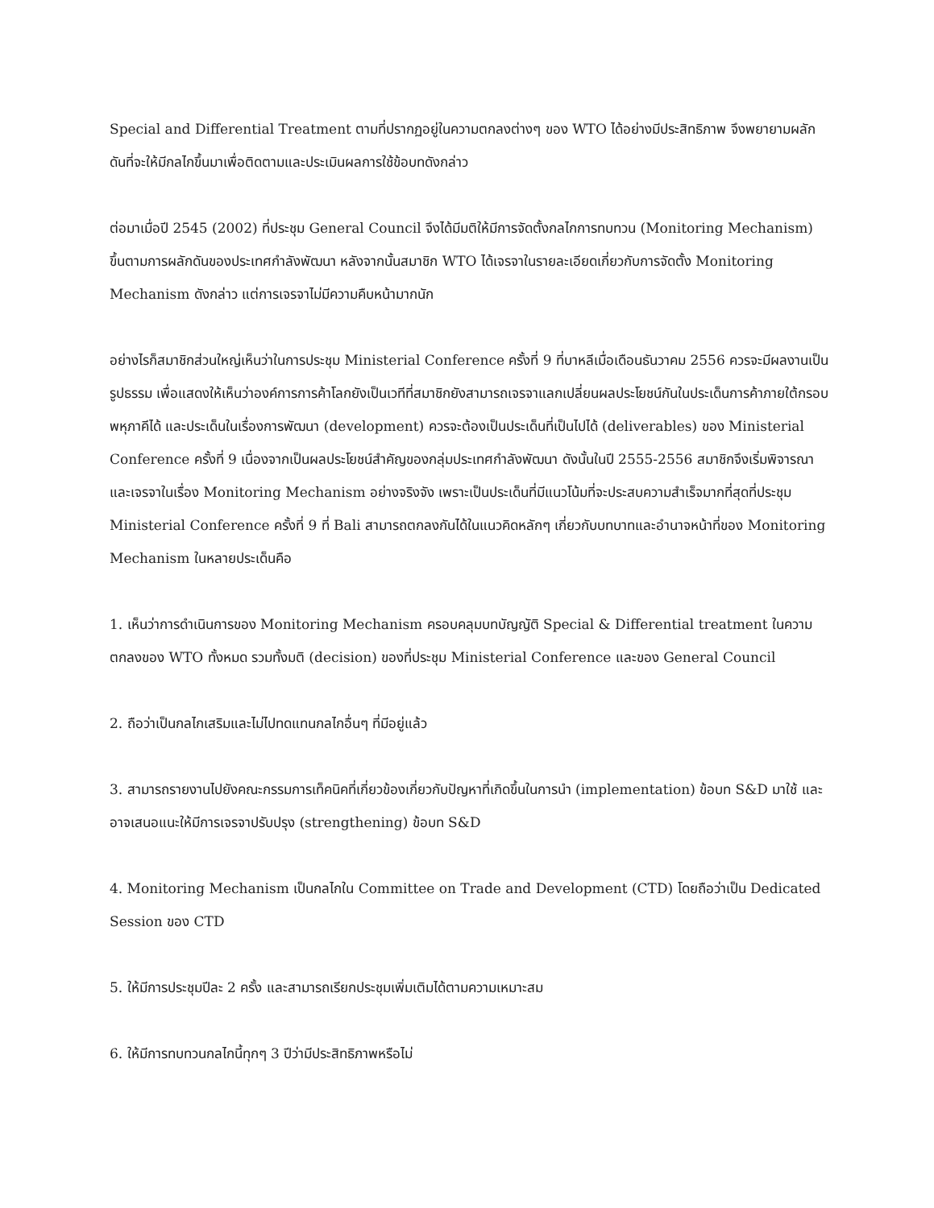Special and Differential Treatment ตามที่ปรากฏอยู่ในความตกลงต่างๆ ของ WTO ได้อย่างมีประสิทธิภาพ จึงพยายามผลักดันที่จะให้มีกลไกขึ้นมาเพื่อติดตามและประเมินผลการใช้ข้อบทดังกล่าว
ต่อมาเมื่อปี 2545 (2002) ที่ประชุม General Council จึงได้มีมติให้มีการจัดตั้งกลไกการทบทวน (Monitoring Mechanism) ขึ้นตามการผลักดันของประเทศกำลังพัฒนา หลังจากนั้นสมาชิก WTO ได้เจรจาในรายละเอียดเกี่ยวกับการจัดตั้ง Monitoring Mechanism ดังกล่าว แต่การเจรจาไม่มีความคืบหน้ามากนัก
อย่างไรก็สมาชิกส่วนใหญ่เห็นว่าในการประชุม Ministerial Conference ครั้งที่ 9 ที่บาหลีเมื่อเดือนธันวาคม 2556 ควรจะมีผลงานเป็นรูปธรรม เพื่อแสดงให้เห็นว่าองค์การการค้าโลกยังเป็นเวทีที่สมาชิกยังสามารถเจรจาแลกเปลี่ยนผลประโยชน์กันในประเด็นการค้าภายใต้กรอบพหุภาคีได้ และประเด็นในเรื่องการพัฒนา (development) ควรจะต้องเป็นประเด็นที่เป็นไปได้ (deliverables) ของ Ministerial Conference ครั้งที่ 9 เนื่องจากเป็นผลประโยชน์สำคัญของกลุ่มประเทศกำลังพัฒนา ดังนั้นในปี 2555-2556 สมาชิกจึงเริ่มพิจารณาและเจรจาในเรื่อง Monitoring Mechanism อย่างจริงจัง เพราะเป็นประเด็นที่มีแนวโน้มที่จะประสบความสำเร็จมากที่สุดที่ประชุม Ministerial Conference ครั้งที่ 9 ที่ Bali สามารถตกลงกันได้ในแนวคิดหลักๆ เกี่ยวกับบทบาทและอำนาจหน้าที่ของ Monitoring Mechanism ในหลายประเด็นคือ
1. เห็นว่าการดำเนินการของ Monitoring Mechanism ครอบคลุมบทบัญญัติ Special & Differential treatment ในความตกลงของ WTO ทั้งหมด รวมทั้งมติ (decision) ของที่ประชุม Ministerial Conference และของ General Council
2. ถือว่าเป็นกลไกเสริมและไม่ไปทดแทนกลไกอื่นๆ ที่มีอยู่แล้ว
3. สามารถรายงานไปยังคณะกรรมการเท็คนิคที่เกี่ยวข้องเกี่ยวกับปัญหาที่เกิดขึ้นในการนำ (implementation) ข้อบท S&D มาใช้ และอาจเสนอแนะให้มีการเจรจาปรับปรุง (strengthening) ข้อบท S&D
4. Monitoring Mechanism เป็นกลไกใน Committee on Trade and Development (CTD) โดยถือว่าเป็น Dedicated Session ของ CTD
5. ให้มีการประชุมปีละ 2 ครั้ง และสามารถเรียกประชุมเพิ่มเติมได้ตามความเหมาะสม
6. ให้มีการทบทวนกลไกนี้ทุกๆ 3 ปีว่ามีประสิทธิภาพหรือไม่